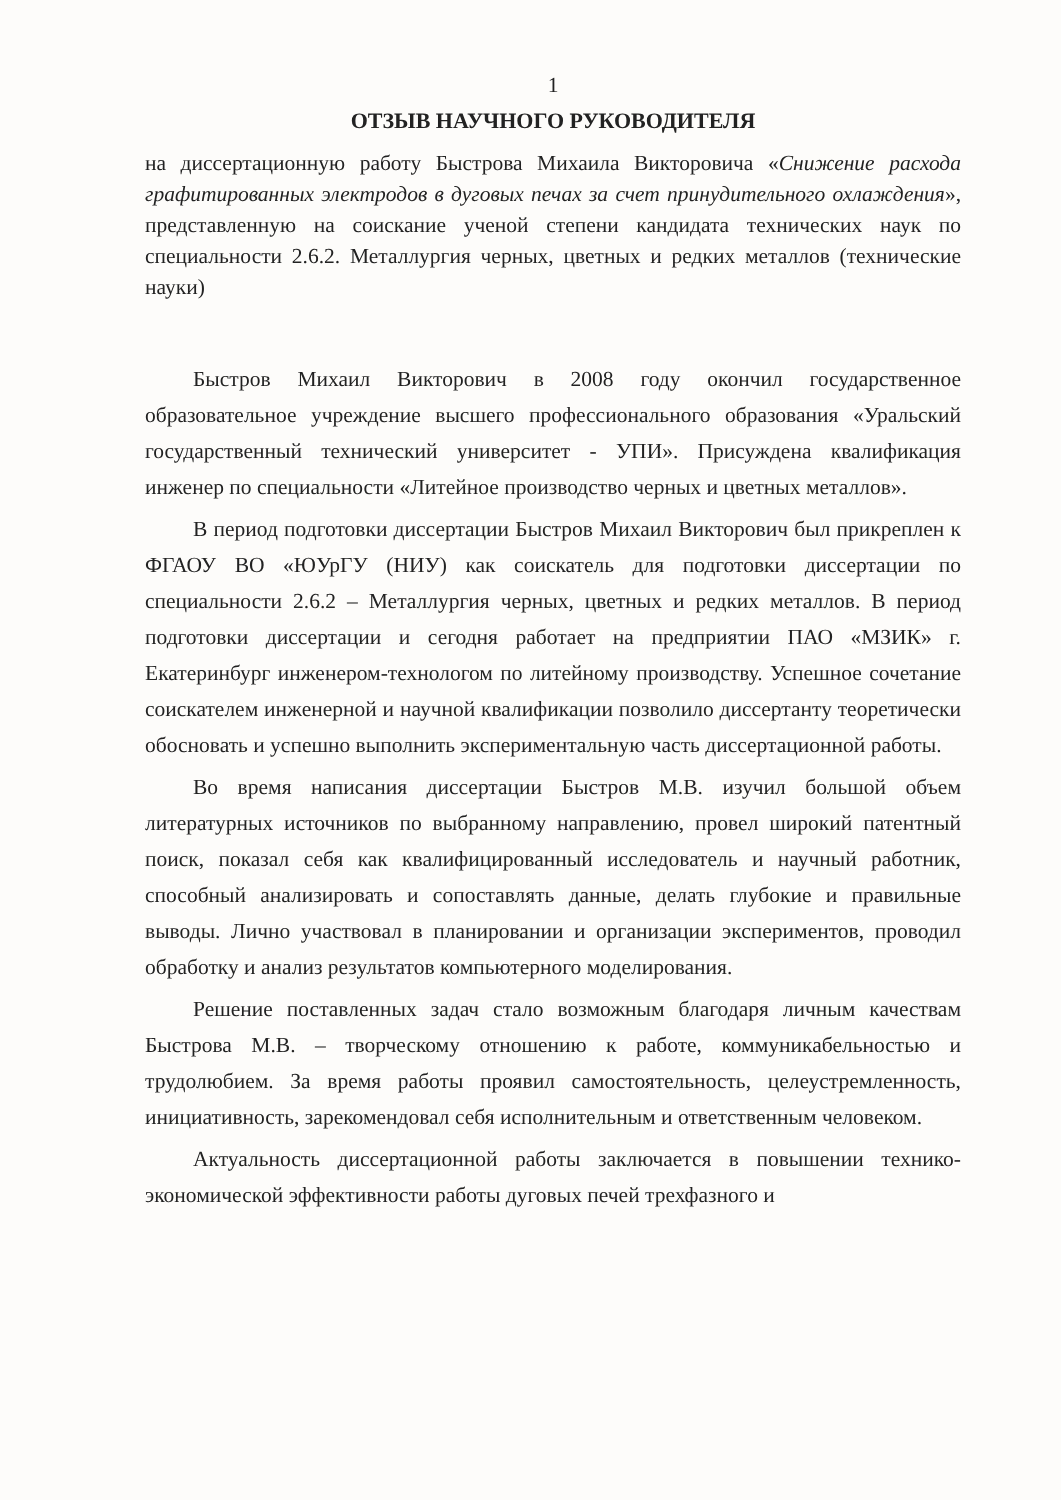1
ОТЗЫВ НАУЧНОГО РУКОВОДИТЕЛЯ
на диссертационную работу Быстрова Михаила Викторовича «Снижение расхода графитированных электродов в дуговых печах за счет принудительного охлаждения», представленную на соискание ученой степени кандидата технических наук по специальности 2.6.2. Металлургия черных, цветных и редких металлов (технические науки)
Быстров Михаил Викторович в 2008 году окончил государственное образовательное учреждение высшего профессионального образования «Уральский государственный технический университет - УПИ». Присуждена квалификация инженер по специальности «Литейное производство черных и цветных металлов».
В период подготовки диссертации Быстров Михаил Викторович был прикреплен к ФГАОУ ВО «ЮУрГУ (НИУ) как соискатель для подготовки диссертации по специальности 2.6.2 – Металлургия черных, цветных и редких металлов. В период подготовки диссертации и сегодня работает на предприятии ПАО «МЗИК» г. Екатеринбург инженером-технологом по литейному производству. Успешное сочетание соискателем инженерной и научной квалификации позволило диссертанту теоретически обосновать и успешно выполнить экспериментальную часть диссертационной работы.
Во время написания диссертации Быстров М.В. изучил большой объем литературных источников по выбранному направлению, провел широкий патентный поиск, показал себя как квалифицированный исследователь и научный работник, способный анализировать и сопоставлять данные, делать глубокие и правильные выводы. Лично участвовал в планировании и организации экспериментов, проводил обработку и анализ результатов компьютерного моделирования.
Решение поставленных задач стало возможным благодаря личным качествам Быстрова М.В. – творческому отношению к работе, коммуникабельностью и трудолюбием. За время работы проявил самостоятельность, целеустремленность, инициативность, зарекомендовал себя исполнительным и ответственным человеком.
Актуальность диссертационной работы заключается в повышении технико-экономической эффективности работы дуговых печей трехфазного и